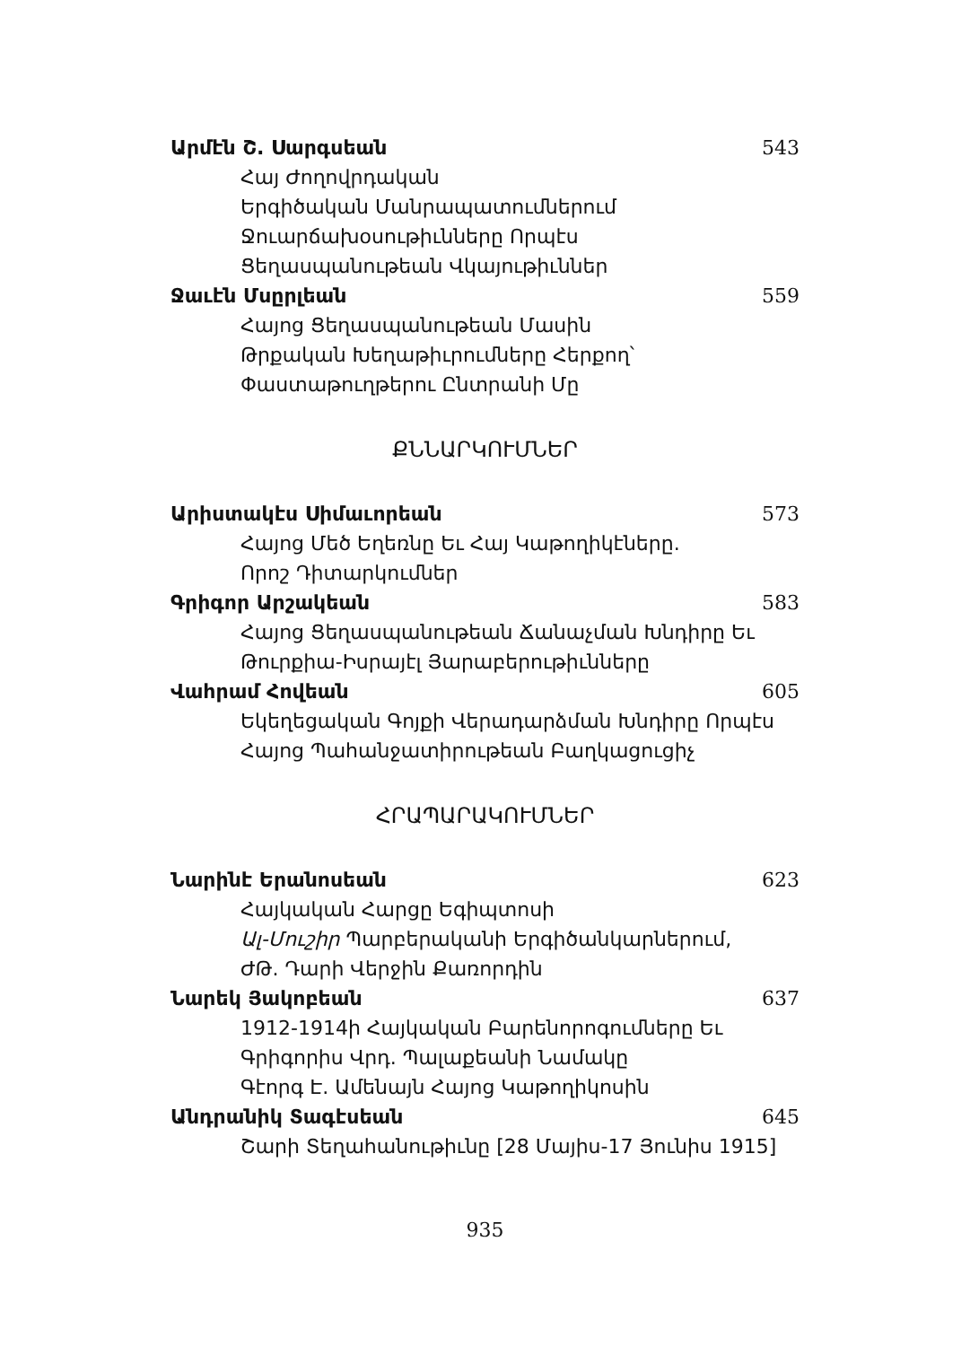Արմէն Շ. Սարգսեան 543
Հայ Ժողովրդական
Երգիծական Մանրապատումներում
Ջուարճախօսութիւնները Որպէս
Ցեղասպանութեան Վկայութիւններ
Ջաւէն Մսըրլեան 559
Հայոց Ցեղասպանութեան Մասին
Թրքական Խեղաթիւրումները Հերքող՝
Փաստաթուղթերու Ընտրանի Մը
ՔՆՆԱՐԿՈՒՄՆԵՐ
Արիստակէս Սիմաւորեան 573
Հայոց Մեծ Եղեռնը Եւ Հայ Կաթողիկէները.
Որոշ Դիտարկումներ
Գրիգոր Արշակեան 583
Հայոց Ցեղասպանութեան Ճանաչման Խնդիրը Եւ
Թուրքիա-Իսրայէլ Յարաբերութիւնները
Վահրամ Հովեան 605
Եկեղեցական Գոյքի Վերադարձման Խնդիրը Որպէս
Հայոց Պահանջատիրութեան Բաղկացուցիչ
ՀՐԱՊԱՐԱԿՈՒՄՆԵՐ
Նարինէ Երանոսեան 623
Հայկական Հարցը Եգիպտոսի
Ալ-Մուշիր Պարբերականի Երգիծանկարներում,
ԺԹ. Դարի Վերջին Քառորդին
Նարեկ Յակոբեան 637
1912-1914ի Հայկական Բարենորոգումները Եւ
Գրիգորիս Վրդ. Պալաքեանի Նամակը
Գէորգ Է. Ամենայն Հայոց Կաթողիկոսին
Անդրանիկ Տագէսեան 645
Շարի Տեղահանութիւնը [28 Մայիս-17 Յունիս 1915]
935